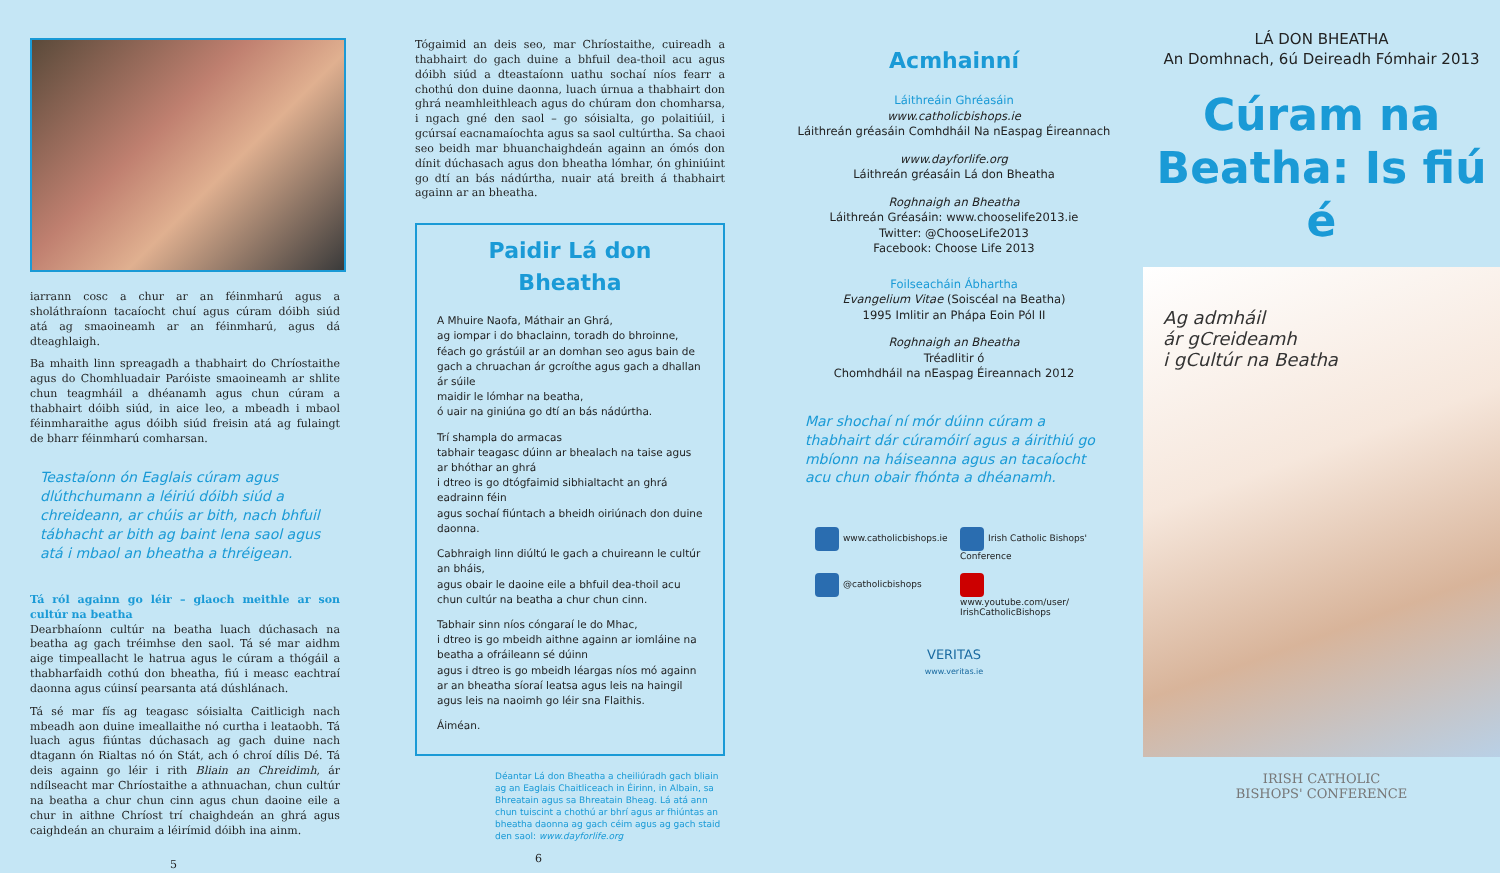iarrann cosc a chur ar an féinmharú agus a sholáthraíonn tacaíocht chuí agus cúram dóibh siúd atá ag smaoineamh ar an féinmharú, agus dá dteaghlaigh.
Ba mhaith linn spreagadh a thabhairt do Chríostaithe agus do Chomhluadair Paróiste smaoineamh ar shlite chun teagmháil a dhéanamh agus chun cúram a thabhairt dóibh siúd, in aice leo, a mbeadh i mbaol féinmharaithe agus dóibh siúd freisin atá ag fulaingt de bharr féinmharú comharsan.
Teastaíonn ón Eaglais cúram agus dlúthchumann a léiriú dóibh siúd a chreideann, ar chúis ar bith, nach bhfuil tábhacht ar bith ag baint lena saol agus atá i mbaol an bheatha a thréigean.
Tá ról againn go léir – glaoch meithle ar son cultúr na beatha
Dearbhaíonn cultúr na beatha luach dúchasach na beatha ag gach tréimhse den saol. Tá sé mar aidhm aige timpeallacht le hatrua agus le cúram a thógáil a thabharfaidh cothú don bheatha, fiú i measc eachtraí daonna agus cúinsí pearsanta atá dúshlánach.
Tá sé mar fís ag teagasc sóisialta Caitlicigh nach mbeadh aon duine imeallaithe nó curtha i leataobh. Tá luach agus fiúntas dúchasach ag gach duine nach dtagann ón Rialtas nó ón Stát, ach ó chroí dílis Dé. Tá deis againn go léir i rith Bliain an Chreidimh, ár ndílseacht mar Chríostaithe a athnuachan, chun cultúr na beatha a chur chun cinn agus chun daoine eile a chur in aithne Chríost trí chaighdeán an ghrá agus caighdeán an churaim a léirímid dóibh ina ainm.
5
Tógaimid an deis seo, mar Chríostaithe, cuireadh a thabhairt do gach duine a bhfuil dea-thoil acu agus dóibh siúd a dteastaíonn uathu sochaí níos fearr a chothú don duine daonna, luach úrnua a thabhairt don ghrá neamhleithleach agus do chúram don chomharsa, i ngach gné den saol – go sóisialta, go polaitiúil, i gcúrsaí eacnamaíochta agus sa saol cultúrtha. Sa chaoi seo beidh mar bhuanchaighdeán againn an ómós don dínit dúchasach agus don bheatha lómhar, ón ghiniúint go dtí an bás nádúrtha, nuair atá breith á thabhairt againn ar an bheatha.
Paidir Lá don Bheatha
A Mhuire Naofa, Máthair an Ghrá,
ag iompar i do bhaclainn, toradh do bhroinne,
féach go grástúil ar an domhan seo agus bain de gach a chruachan ár gcroíthe agus gach a dhallan ár súile
maidir le lómhar na beatha,
ó uair na giniúna go dtí an bás nádúrtha.
Trí shampla do armacas
tabhair teagasc dúinn ar bhealach na taise agus ar bhóthar an ghrá
i dtreo is go dtógfaimid sibhialtacht an ghrá eadrainn féin
agus sochaí fiúntach a bheidh oiriúnach don duine daonna.
Cabhraigh linn diúltú le gach a chuireann le cultúr an bháis,
agus obair le daoine eile a bhfuil dea-thoil acu
chun cultúr na beatha a chur chun cinn.
Tabhair sinn níos cóngaraí le do Mhac,
i dtreo is go mbeidh aithne againn ar iomláine na beatha a ofráileann sé dúinn
agus i dtreo is go mbeidh léargas níos mó againn ar an bheatha síoraí leatsa agus leis na haingil agus leis na naoimh go léir sna Flaithis.
Áiméan.
Déantar Lá don Bheatha a cheiliúradh gach bliain ag an Eaglais Chaitliceach in Éirinn, in Albain, sa Bhreatain agus sa Bhreatain Bheag. Lá atá ann chun tuiscint a chothú ar bhrí agus ar fhiúntas an bheatha daonna ag gach céim agus ag gach staid den saol: www.dayforlife.org
6
Acmhainní
Láithreáin Ghréasáin
www.catholicbishops.ie
Láithreán gréasáin Comhdháil Na nEaspag Éireannach
www.dayforlife.org
Láithreán gréasáin Lá don Bheatha
Roghnaigh an Bheatha
Láithreán Gréasáin: www.chooselife2013.ie
Twitter: @ChooseLife2013
Facebook: Choose Life 2013
Foilseacháin Ábhartha
Evangelium Vitae (Soiscéal na Beatha)
1995 Imlitir an Phápa Eoin Pól II
Roghnaigh an Bheatha
Tréadlitir ó
Chomhdháil na nEaspag Éireannach 2012
Mar shochaí ní mór dúinn cúram a thabhairt dár cúramóirí agus a áirithiú go mbíonn na háiseanna agus an tacaíocht acu chun obair fhónta a dhéanamh.
www.catholicbishops.ie
Irish Catholic Bishops' Conference
@catholicbishops
www.youtube.com/user/ IrishCatholicBishops
VERITAS
www.veritas.ie
LÁ DON BHEATHA
An Domhnach, 6ú Deireadh Fómhair 2013
Cúram na
Beatha: Is fiú é
Ag admháil
ár gCreideamh
i gCultúr na Beatha
IRISH CATHOLIC
BISHOPS' CONFERENCE